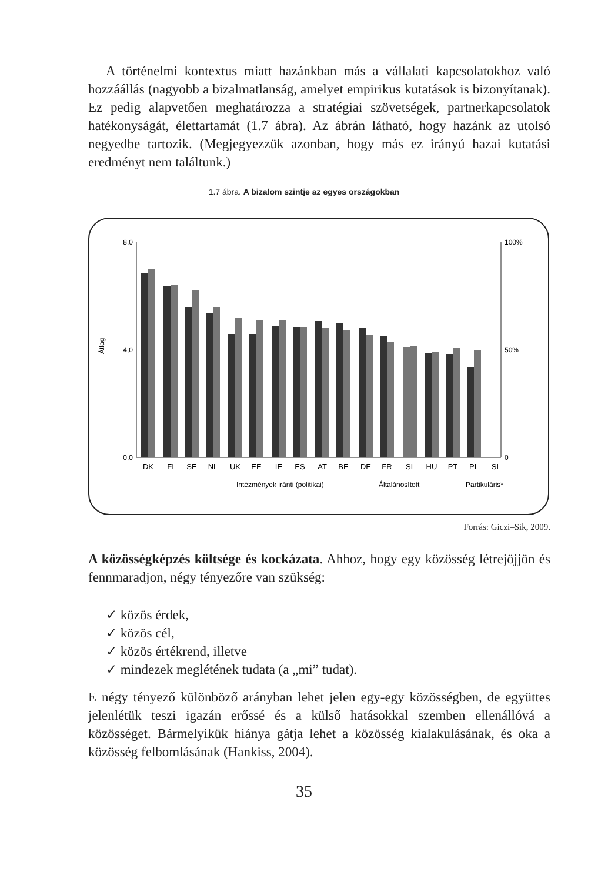A történelmi kontextus miatt hazánkban más a vállalati kapcsolatokhoz való hozzáállás (nagyobb a bizalmatlanság, amelyet empirikus kutatások is bizonyítanak). Ez pedig alapvetően meghatározza a stratégiai szövetségek, partnerkapcsolatok hatékonyságát, élettartamát (1.7 ábra). Az ábrán látható, hogy hazánk az utolsó negyedbe tartozik. (Megjegyezzük azonban, hogy más ez irányú hazai kutatási eredményt nem találtunk.)
1.7 ábra. A bizalom szintje az egyes országokban
8,0
0,0
4,0
100%
50%
0
Átlag
DK
FI
SE
NL
UK
EE
IE
ES
AT
BE
DE
FR
SL
HU
PT
PL
SI
Intézmények iránti (politikai)
Általánosított
Partikuláris*
Forrás: Giczi–Sik, 2009.
A közösségképzés költsége és kockázata. Ahhoz, hogy egy közösség létrejöjjön és fennmaradjon, négy tényezőre van szükség:
✓ közös érdek,
✓ közös cél,
✓ közös értékrend, illetve
✓ mindezek meglétének tudata (a „mi” tudat).
E négy tényező különböző arányban lehet jelen egy-egy közösségben, de együttes jelenlétük teszi igazán erőssé és a külső hatásokkal szemben ellenállóvá a közösséget. Bármelyikük hiánya gátja lehet a közösség kialakulásának, és oka a közösség felbomlásának (Hankiss, 2004).
35